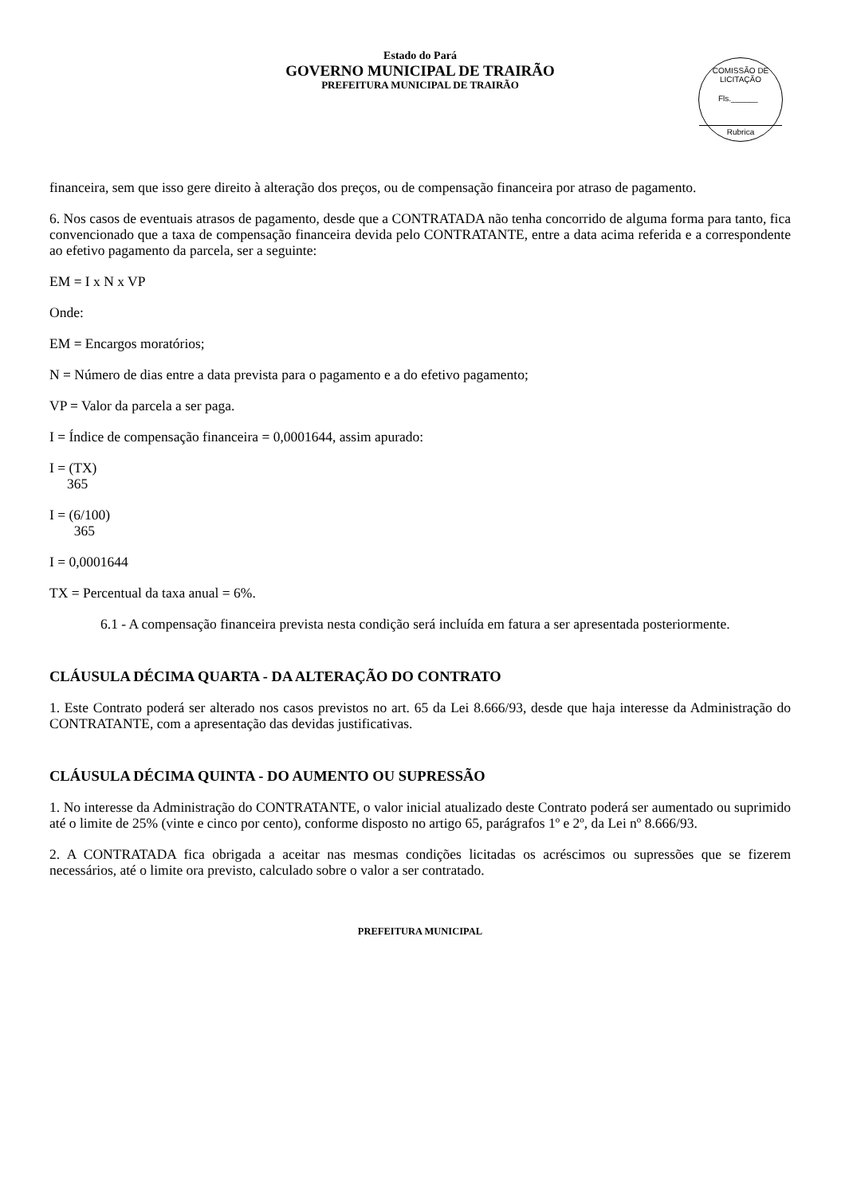Estado do Pará
GOVERNO MUNICIPAL DE TRAIRÃO
PREFEITURA MUNICIPAL DE TRAIRÃO
COMISSÃO DE LICITAÇÃO
Fls.______
Rubrica
financeira, sem que isso gere direito à alteração dos preços, ou de compensação financeira por atraso de pagamento.
6. Nos casos de eventuais atrasos de pagamento, desde que a CONTRATADA não tenha concorrido de alguma forma para tanto, fica convencionado que a taxa de compensação financeira devida pelo CONTRATANTE, entre a data acima referida e a correspondente ao efetivo pagamento da parcela, ser a seguinte:
EM = I x N x VP
Onde:
EM = Encargos moratórios;
N = Número de dias entre a data prevista para o pagamento e a do efetivo pagamento;
VP = Valor da parcela a ser paga.
I = Índice de compensação financeira = 0,0001644, assim apurado:
I = (TX)
365
I = (6/100)
365
I = 0,0001644
TX = Percentual da taxa anual = 6%.
6.1 - A compensação financeira prevista nesta condição será incluída em fatura a ser apresentada posteriormente.
CLÁUSULA DÉCIMA QUARTA - DA ALTERAÇÃO DO CONTRATO
1. Este Contrato poderá ser alterado nos casos previstos no art. 65 da Lei 8.666/93, desde que haja interesse da Administração do CONTRATANTE, com a apresentação das devidas justificativas.
CLÁUSULA DÉCIMA QUINTA - DO AUMENTO OU SUPRESSÃO
1. No interesse da Administração do CONTRATANTE, o valor inicial atualizado deste Contrato poderá ser aumentado ou suprimido até o limite de 25% (vinte e cinco por cento), conforme disposto no artigo 65, parágrafos 1º e 2º, da Lei nº 8.666/93.
2. A CONTRATADA fica obrigada a aceitar nas mesmas condições licitadas os acréscimos ou supressões que se fizerem necessários, até o limite ora previsto, calculado sobre o valor a ser contratado.
PREFEITURA MUNICIPAL